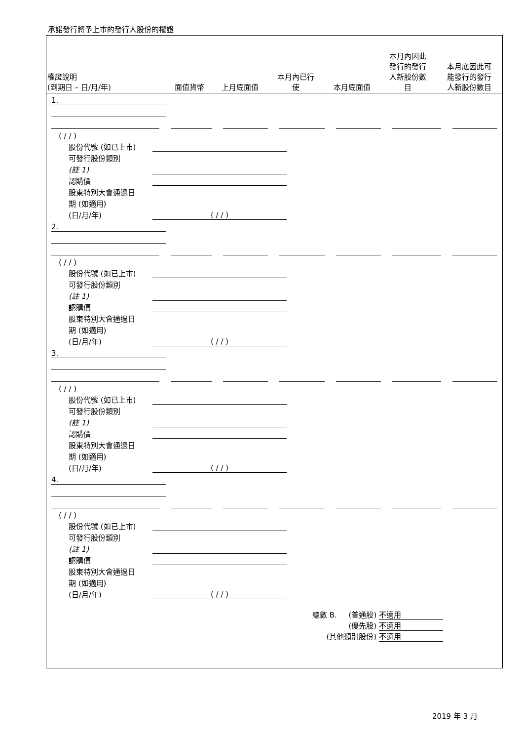承諾發行將予上市的發行人股份的權證
| 權證說明 (到期日 – 日/月/年) | 面值貨幣 | 上月底面值 | 本月內已行 使 | 本月底面值 | 本月內因此 發行的發行 人新股份數 目 | 本月底因此可 能發行的發行 人新股份數目 |
| --- | --- | --- | --- | --- | --- | --- |
1.
( / / )
股份代號 (如已上市)
可發行股份類別
(註 1)
認購價
股東特別大會通過日
期 (如適用)
(日/月/年) ( / / )
2.
( / / )
股份代號 (如已上市)
可發行股份類別
(註 1)
認購價
股東特別大會通過日
期 (如適用)
(日/月/年) ( / / )
3.
( / / )
股份代號 (如已上市)
可發行股份類別
(註 1)
認購價
股東特別大會通過日
期 (如適用)
(日/月/年) ( / / )
4.
( / / )
股份代號 (如已上市)
可發行股份類別
(註 1)
認購價
股東特別大會通過日
期 (如適用)
(日/月/年) ( / / )
總數 B. (普通股) 不適用
(優先股) 不適用
(其他類別股份) 不適用
2019 年 3 月